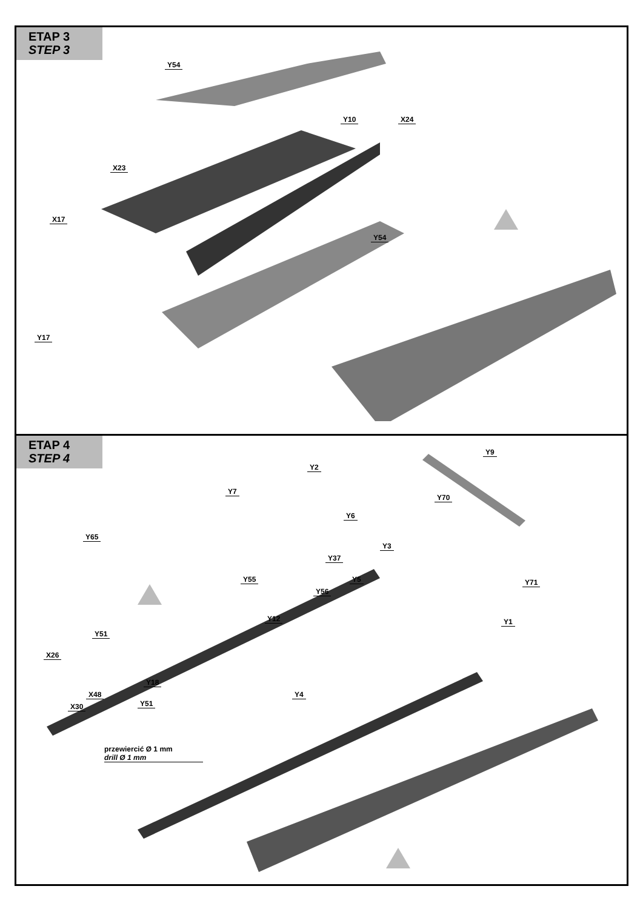ETAP 3
STEP 3
Y54
Y10 X24
X23
X17
Y54
Y17
ETAP 4
STEP 4
Y2
Y9
Y7
Y70
Y6
Y65
Y3
Y37
Y55 Y5 Y71
Y56
Y12 Y1
Y51
X26
Y18
Y4 X48
Y51 X30
przewiercić Ø 1 mm
drill Ø 1 mm